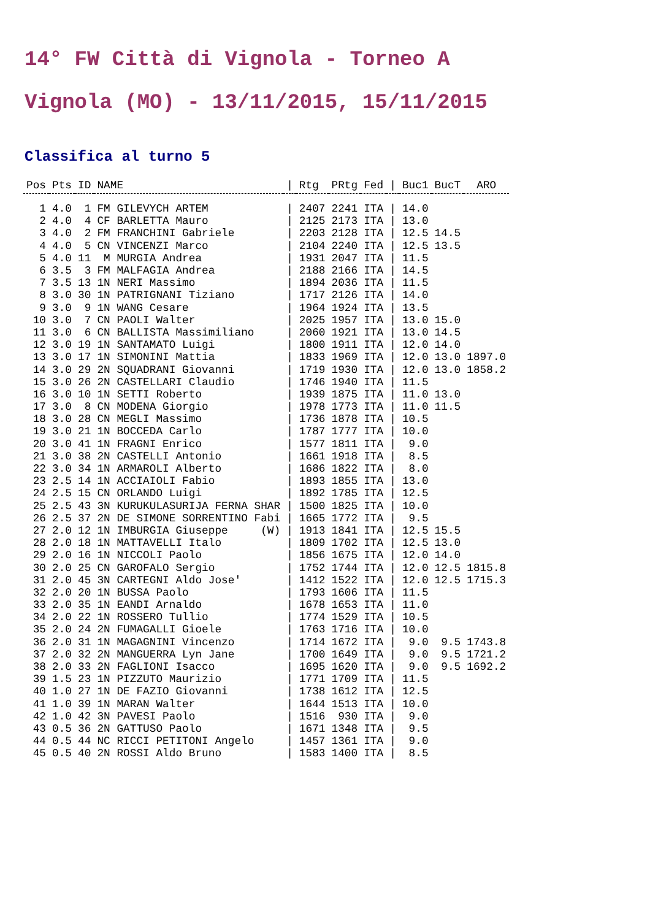14° FW Città di Vignola - Torneo A
Vignola (MO) - 13/11/2015, 15/11/2015
Classifica al turno 5
| Pos | Pts | ID | NAME | / | Rtg | PRtg | Fed | / | Buc1 | BucT | ARO |
| --- | --- | --- | --- | --- | --- | --- | --- | --- | --- | --- | --- |
| 1 | 4.0 | 1 | FM GILEVYCH ARTEM | / | 2407 | 2241 | ITA | / | 14.0 | | |
| 2 | 4.0 | 4 | CF BARLETTA Mauro | / | 2125 | 2173 | ITA | / | 13.0 | | |
| 3 | 4.0 | 2 | FM FRANCHINI Gabriele | / | 2203 | 2128 | ITA | / | 12.5 | 14.5 | |
| 4 | 4.0 | 5 | CN VINCENZI Marco | / | 2104 | 2240 | ITA | / | 12.5 | 13.5 | |
| 5 | 4.0 | 11 | M MURGIA Andrea | / | 1931 | 2047 | ITA | / | 11.5 | | |
| 6 | 3.5 | 3 | FM MALFAGIA Andrea | / | 2188 | 2166 | ITA | / | 14.5 | | |
| 7 | 3.5 | 13 | 1N NERI Massimo | / | 1894 | 2036 | ITA | / | 11.5 | | |
| 8 | 3.0 | 30 | 1N PATRIGNANI Tiziano | / | 1717 | 2126 | ITA | / | 14.0 | | |
| 9 | 3.0 | 9 | 1N WANG Cesare | / | 1964 | 1924 | ITA | / | 13.5 | | |
| 10 | 3.0 | 7 | CN PAOLI Walter | / | 2025 | 1957 | ITA | / | 13.0 | 15.0 | |
| 11 | 3.0 | 6 | CN BALLISTA Massimiliano | / | 2060 | 1921 | ITA | / | 13.0 | 14.5 | |
| 12 | 3.0 | 19 | 1N SANTAMATO Luigi | / | 1800 | 1911 | ITA | / | 12.0 | 14.0 | |
| 13 | 3.0 | 17 | 1N SIMONINI Mattia | / | 1833 | 1969 | ITA | / | 12.0 | 13.0 | 1897.0 |
| 14 | 3.0 | 29 | 2N SQUADRANI Giovanni | / | 1719 | 1930 | ITA | / | 12.0 | 13.0 | 1858.2 |
| 15 | 3.0 | 26 | 2N CASTELLARI Claudio | / | 1746 | 1940 | ITA | / | 11.5 | | |
| 16 | 3.0 | 10 | 1N SETTI Roberto | / | 1939 | 1875 | ITA | / | 11.0 | 13.0 | |
| 17 | 3.0 | 8 | CN MODENA Giorgio | / | 1978 | 1773 | ITA | / | 11.0 | 11.5 | |
| 18 | 3.0 | 28 | CN MEGLI Massimo | / | 1736 | 1878 | ITA | / | 10.5 | | |
| 19 | 3.0 | 21 | 1N BOCCEDA Carlo | / | 1787 | 1777 | ITA | / | 10.0 | | |
| 20 | 3.0 | 41 | 1N FRAGNI Enrico | / | 1577 | 1811 | ITA | / | 9.0 | | |
| 21 | 3.0 | 38 | 2N CASTELLI Antonio | / | 1661 | 1918 | ITA | / | 8.5 | | |
| 22 | 3.0 | 34 | 1N ARMAROLI Alberto | / | 1686 | 1822 | ITA | / | 8.0 | | |
| 23 | 2.5 | 14 | 1N ACCIAIOLI Fabio | / | 1893 | 1855 | ITA | / | 13.0 | | |
| 24 | 2.5 | 15 | CN ORLANDO Luigi | / | 1892 | 1785 | ITA | / | 12.5 | | |
| 25 | 2.5 | 43 | 3N KURUKULASURIJA FERNA SHAR | / | 1500 | 1825 | ITA | / | 10.0 | | |
| 26 | 2.5 | 37 | 2N DE SIMONE SORRENTINO Fabi | / | 1665 | 1772 | ITA | / | 9.5 | | |
| 27 | 2.0 | 12 | 1N IMBURGIA Giuseppe (W) | / | 1913 | 1841 | ITA | / | 12.5 | 15.5 | |
| 28 | 2.0 | 18 | 1N MATTAVELLI Italo | / | 1809 | 1702 | ITA | / | 12.5 | 13.0 | |
| 29 | 2.0 | 16 | 1N NICCOLI Paolo | / | 1856 | 1675 | ITA | / | 12.0 | 14.0 | |
| 30 | 2.0 | 25 | CN GAROFALO Sergio | / | 1752 | 1744 | ITA | / | 12.0 | 12.5 | 1815.8 |
| 31 | 2.0 | 45 | 3N CARTEGNI Aldo Jose' | / | 1412 | 1522 | ITA | / | 12.0 | 12.5 | 1715.3 |
| 32 | 2.0 | 20 | 1N BUSSA Paolo | / | 1793 | 1606 | ITA | / | 11.5 | | |
| 33 | 2.0 | 35 | 1N EANDI Arnaldo | / | 1678 | 1653 | ITA | / | 11.0 | | |
| 34 | 2.0 | 22 | 1N ROSSERO Tullio | / | 1774 | 1529 | ITA | / | 10.5 | | |
| 35 | 2.0 | 24 | 2N FUMAGALLI Gioele | / | 1763 | 1716 | ITA | / | 10.0 | | |
| 36 | 2.0 | 31 | 1N MAGAGNINI Vincenzo | / | 1714 | 1672 | ITA | / | 9.0 | 9.5 | 1743.8 |
| 37 | 2.0 | 32 | 2N MANGUERRA Lyn Jane | / | 1700 | 1649 | ITA | / | 9.0 | 9.5 | 1721.2 |
| 38 | 2.0 | 33 | 2N FAGLIONI Isacco | / | 1695 | 1620 | ITA | / | 9.0 | 9.5 | 1692.2 |
| 39 | 1.5 | 23 | 1N PIZZUTO Maurizio | / | 1771 | 1709 | ITA | / | 11.5 | | |
| 40 | 1.0 | 27 | 1N DE FAZIO Giovanni | / | 1738 | 1612 | ITA | / | 12.5 | | |
| 41 | 1.0 | 39 | 1N MARAN Walter | / | 1644 | 1513 | ITA | / | 10.0 | | |
| 42 | 1.0 | 42 | 3N PAVESI Paolo | / | 1516 | 930 | ITA | / | 9.0 | | |
| 43 | 0.5 | 36 | 2N GATTUSO Paolo | / | 1671 | 1348 | ITA | / | 9.5 | | |
| 44 | 0.5 | 44 | NC RICCI PETITONI Angelo | / | 1457 | 1361 | ITA | / | 9.0 | | |
| 45 | 0.5 | 40 | 2N ROSSI Aldo Bruno | / | 1583 | 1400 | ITA | / | 8.5 | | |